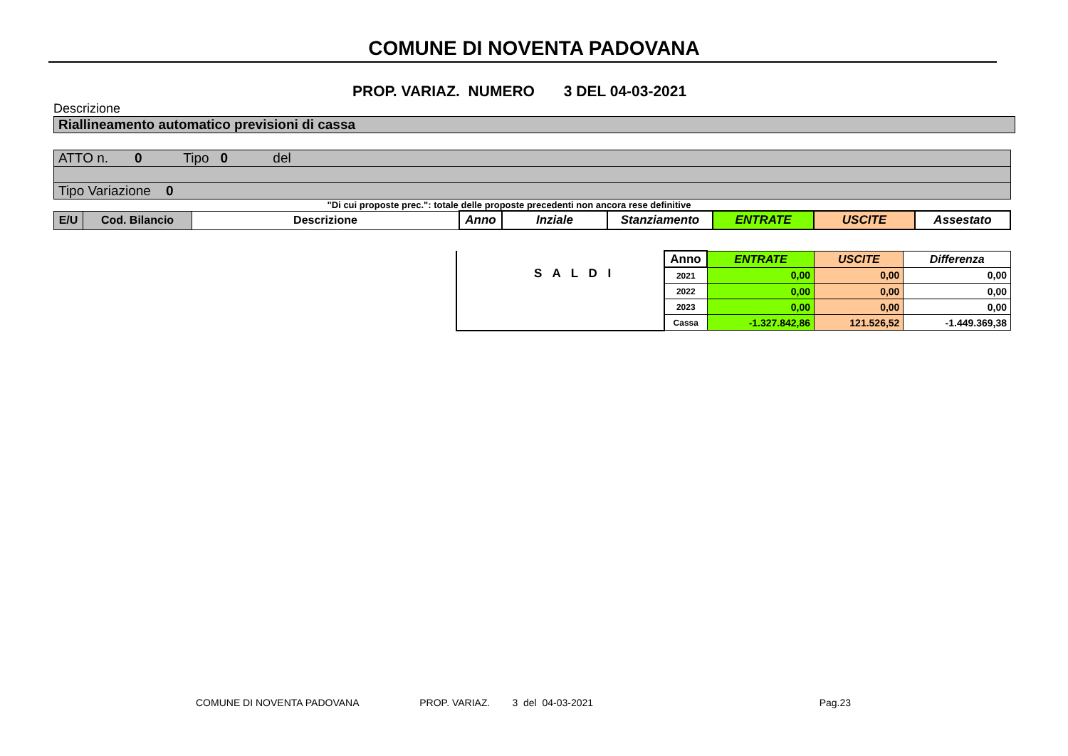COMUNE DI NOVENTA PADOVANA
PROP. VARIAZ. NUMERO 3 DEL 04-03-2021
Descrizione
Riallineamento automatico previsioni di cassa
ATTO n. 0 Tipo 0 del
Tipo Variazione 0
"Di cui proposte prec.": totale delle proposte precedenti non ancora rese definitive
| E/U | Cod. Bilancio | Descrizione | Anno | Inziale | Stanziamento | ENTRATE | USCITE | Assestato |
| --- | --- | --- | --- | --- | --- | --- | --- | --- |
| | Anno | ENTRATE | USCITE | Differenza |
| | 2021 | 0,00 | 0,00 | 0,00 |
| | 2022 | 0,00 | 0,00 | 0,00 |
| | 2023 | 0,00 | 0,00 | 0,00 |
| | Cassa | -1.327.842,86 | 121.526,52 | -1.449.369,38 |
S A L D I
COMUNE DI NOVENTA PADOVANA PROP. VARIAZ. 3 del 04-03-2021 Pag.23